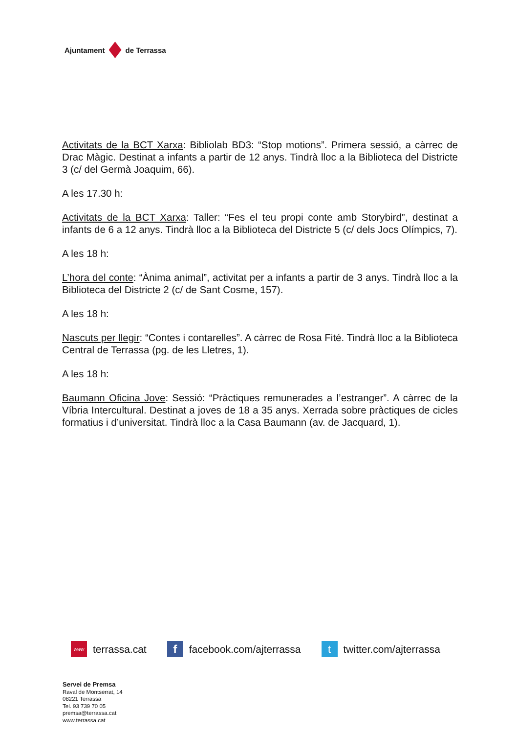Ajuntament de Terrassa
Activitats de la BCT Xarxa: Bibliolab BD3: “Stop motions”. Primera sessió, a càrrec de Drac Màgic. Destinat a infants a partir de 12 anys. Tindrà lloc a la Biblioteca del Districte 3 (c/ del Germà Joaquim, 66).
A les 17.30 h:
Activitats de la BCT Xarxa: Taller: “Fes el teu propi conte amb Storybird”, destinat a infants de 6 a 12 anys. Tindrà lloc a la Biblioteca del Districte 5 (c/ dels Jocs Olímpics, 7).
A les 18 h:
L’hora del conte: “Ànima animal”, activitat per a infants a partir de 3 anys. Tindrà lloc a la Biblioteca del Districte 2 (c/ de Sant Cosme, 157).
A les 18 h:
Nascuts per llegir: “Contes i contarelles”. A càrrec de Rosa Fité. Tindrà lloc a la Biblioteca Central de Terrassa (pg. de les Lletres, 1).
A les 18 h:
Baumann Oficina Jove: Sessió: “Pràctiques remunerades a l’estranger”. A càrrec de la Víbria Intercultural. Destinat a joves de 18 a 35 anys. Xerrada sobre pràctiques de cicles formatius i d’universitat. Tindrà lloc a la Casa Baumann (av. de Jacquard, 1).
www terrassa.cat f facebook.com/ajterrassa t twitter.com/ajterrassa
Servei de Premsa
Raval de Montserrat, 14
08221 Terrassa
Tel. 93 739 70 05
premsa@terrassa.cat
www.terrassa.cat